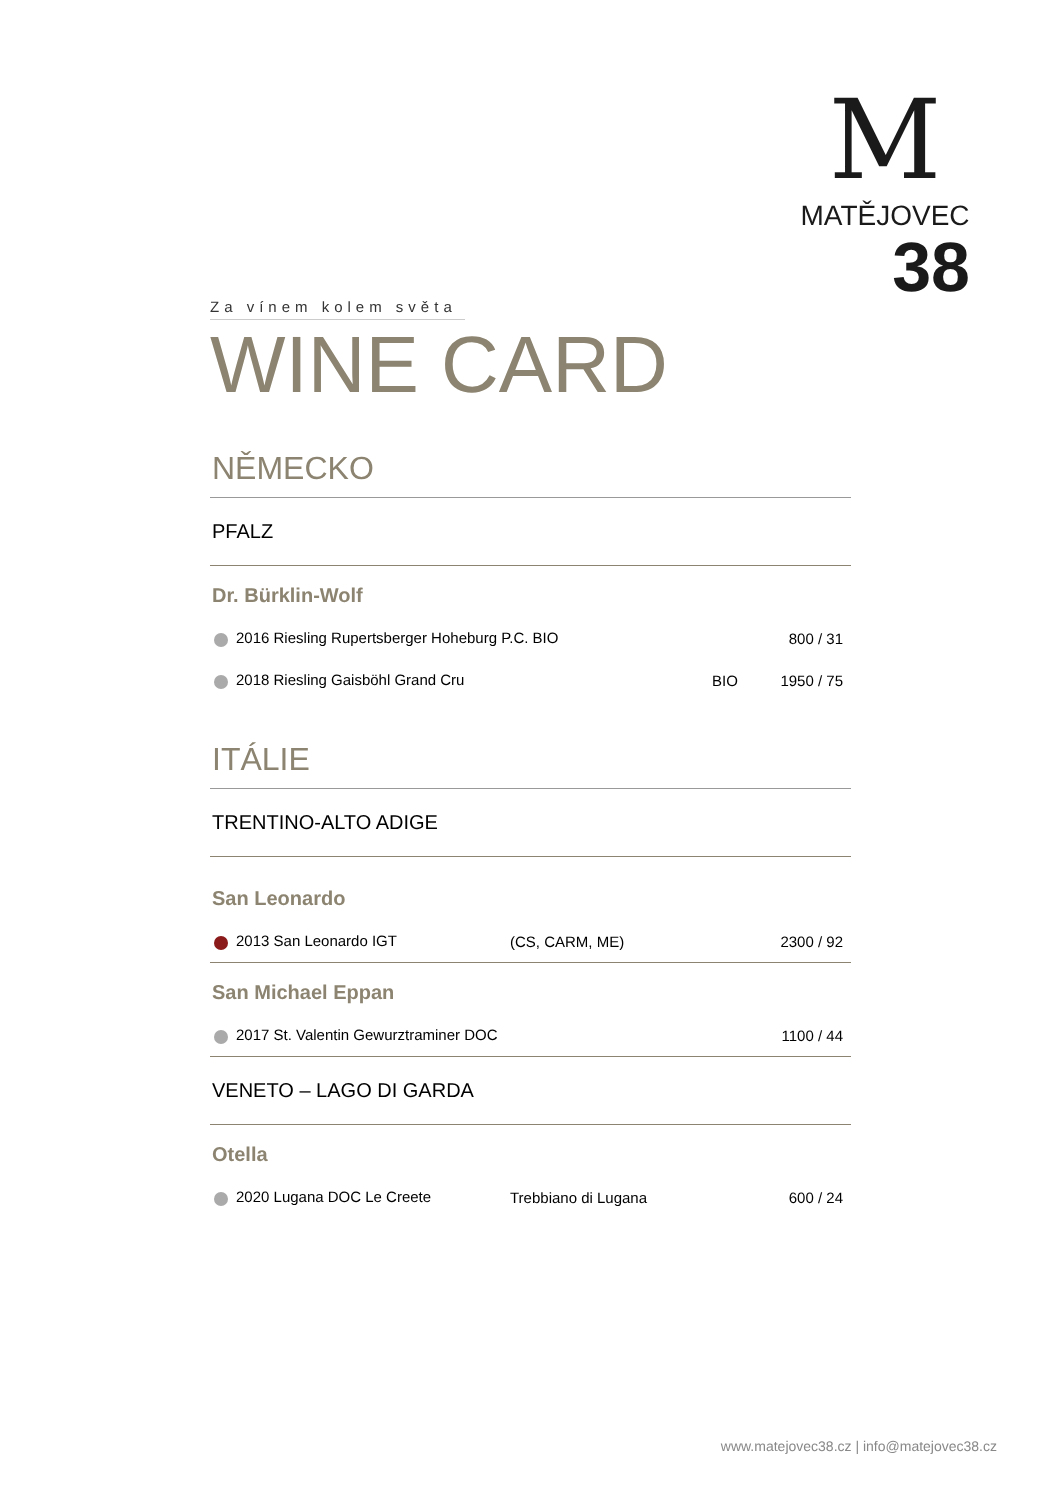M
MATĚJOVEC
38
Za vínem kolem světa
WINE CARD
NĚMECKO
PFALZ
Dr. Bürklin-Wolf
| 2016 Riesling Rupertsberger Hoheburg P.C. BIO | | 800 / 31 |
| 2018 Riesling Gaisböhl Grand Cru | BIO | 1950 / 75 |
ITÁLIE
TRENTINO-ALTO ADIGE
San Leonardo
| 2013 San Leonardo IGT | (CS, CARM, ME) | 2300 / 92 |
San Michael Eppan
| 2017 St. Valentin Gewurztraminer DOC | 1100 / 44 |
VENETO – LAGO DI GARDA
Otella
| 2020 Lugana DOC Le Creete | Trebbiano di Lugana | 600 / 24 |
www.matejovec38.cz | info@matejovec38.cz